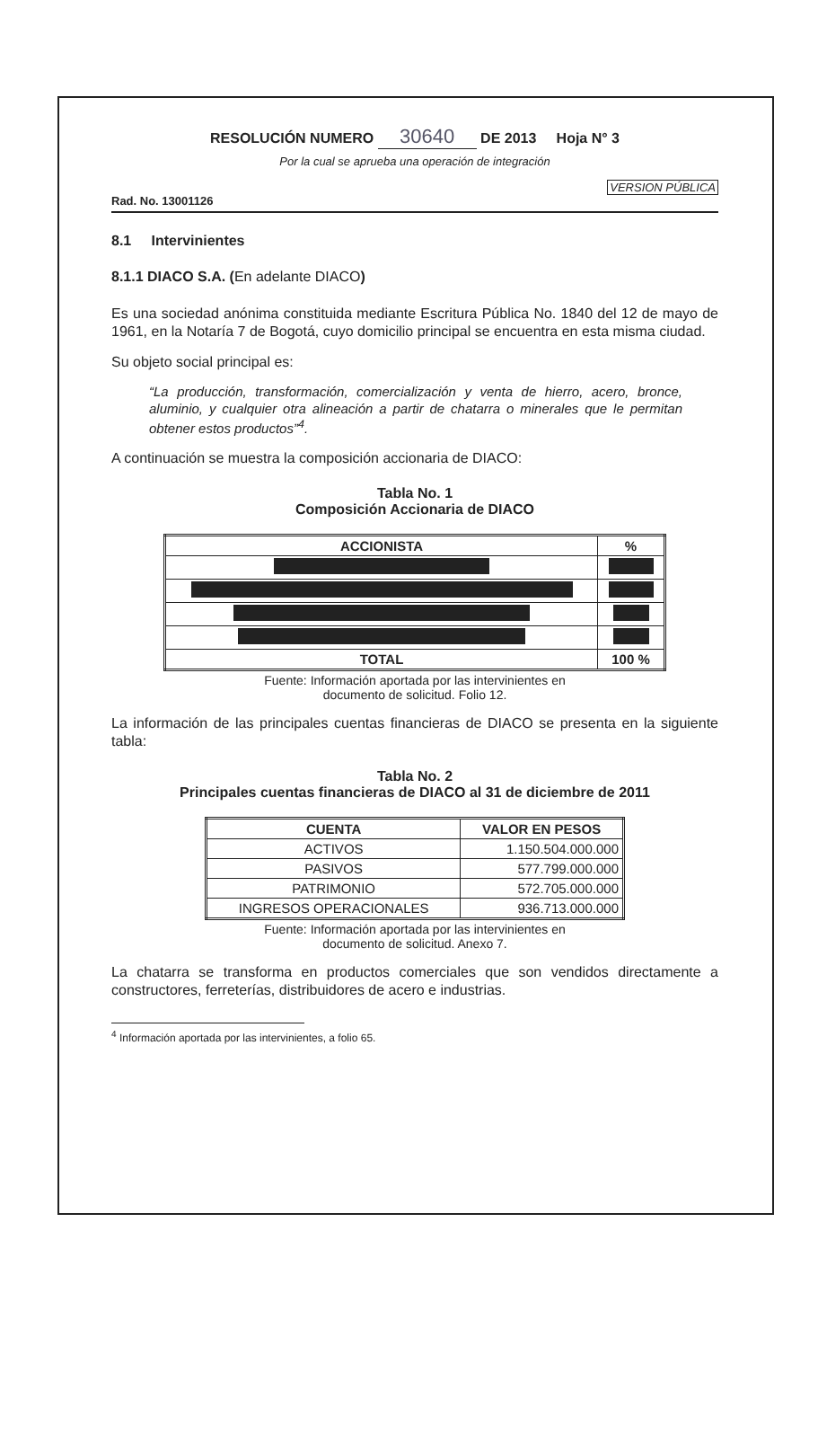RESOLUCIÓN NUMERO 30640 DE 2013 Hoja N° 3
Por la cual se aprueba una operación de integración
VERSION PÚBLICA
Rad. No. 13001126
8.1 Intervinientes
8.1.1 DIACO S.A. (En adelante DIACO)
Es una sociedad anónima constituida mediante Escritura Pública No. 1840 del 12 de mayo de 1961, en la Notaría 7 de Bogotá, cuyo domicilio principal se encuentra en esta misma ciudad.
Su objeto social principal es:
“La producción, transformación, comercialización y venta de hierro, acero, bronce, aluminio, y cualquier otra alineación a partir de chatarra o minerales que le permitan obtener estos productos”<sup>4</sup>.
A continuación se muestra la composición accionaria de DIACO:
Tabla No. 1
Composición Accionaria de DIACO
| ACCIONISTA | % |
| --- | --- |
| TOTAL | 100 % |
Fuente: Información aportada por las intervinientes en
documento de solicitud. Folio 12.
La información de las principales cuentas financieras de DIACO se presenta en la siguiente tabla:
Tabla No. 2
Principales cuentas financieras de DIACO al 31 de diciembre de 2011
| CUENTA | VALOR EN PESOS |
| --- | --- |
| ACTIVOS | 1.150.504.000.000 |
| PASIVOS | 577.799.000.000 |
| PATRIMONIO | 572.705.000.000 |
| INGRESOS OPERACIONALES | 936.713.000.000 |
Fuente: Información aportada por las intervinientes en
documento de solicitud. Anexo 7.
La chatarra se transforma en productos comerciales que son vendidos directamente a constructores, ferreterías, distribuidores de acero e industrias.
<sup>4</sup> Información aportada por las intervinientes, a folio 65.